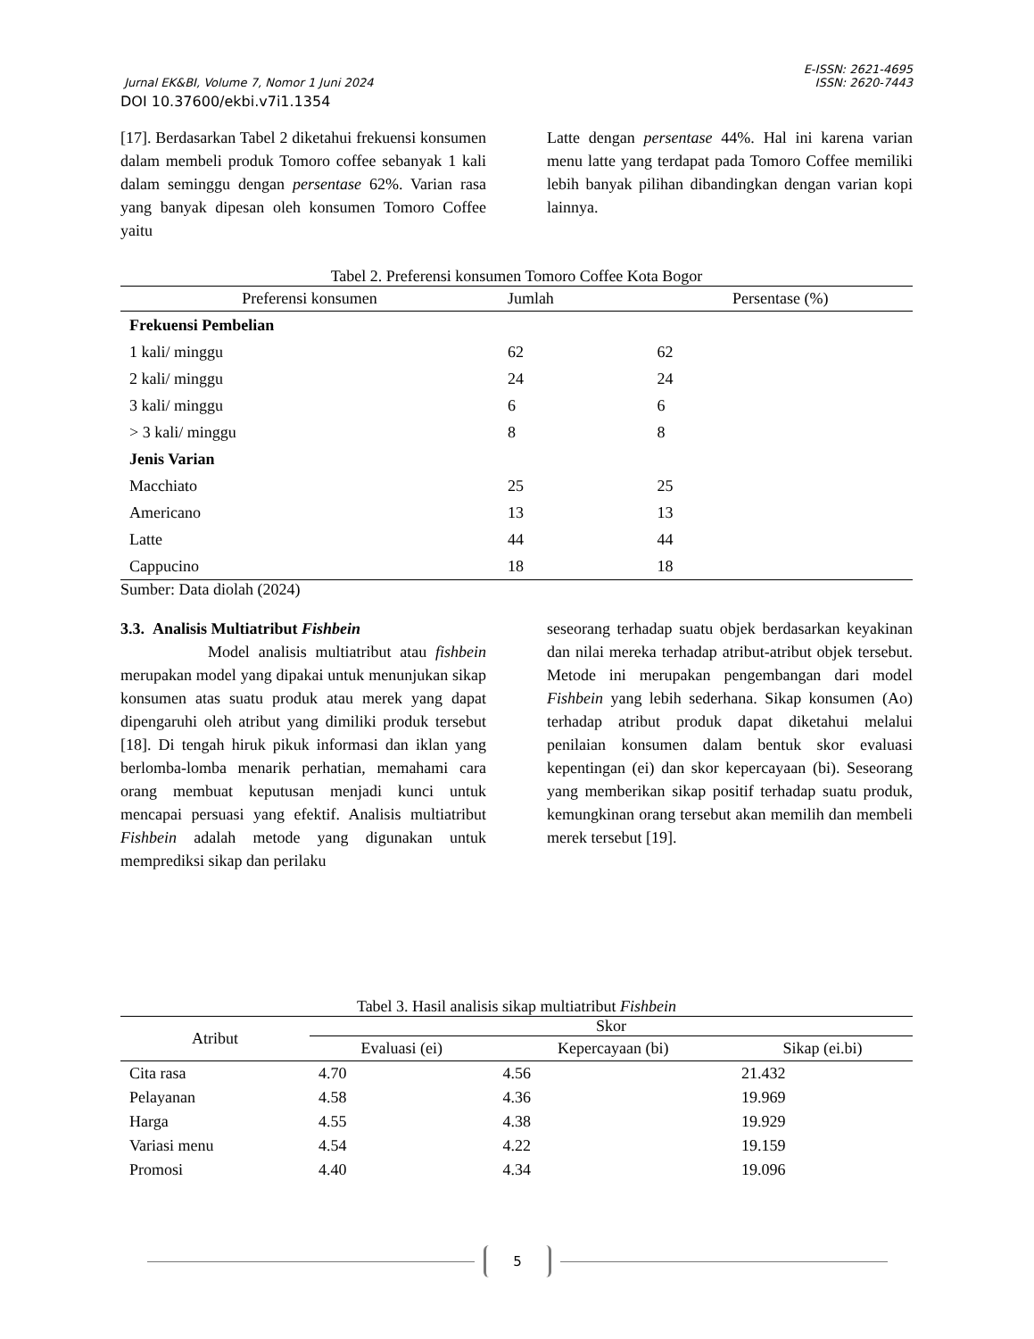E-ISSN: 2621-4695
Jurnal EK&BI, Volume 7, Nomor 1 Juni 2024 ISSN: 2620-7443
DOI 10.37600/ekbi.v7i1.1354
[17]. Berdasarkan Tabel 2 diketahui frekuensi konsumen dalam membeli produk Tomoro coffee sebanyak 1 kali dalam seminggu dengan persentase 62%. Varian rasa yang banyak dipesan oleh konsumen Tomoro Coffee yaitu
Latte dengan persentase 44%. Hal ini karena varian menu latte yang terdapat pada Tomoro Coffee memiliki lebih banyak pilihan dibandingkan dengan varian kopi lainnya.
Tabel 2. Preferensi konsumen Tomoro Coffee Kota Bogor
| Preferensi konsumen | Jumlah | Persentase (%) |
| --- | --- | --- |
| Frekuensi Pembelian | | |
| 1 kali/ minggu | 62 | 62 |
| 2 kali/ minggu | 24 | 24 |
| 3 kali/ minggu | 6 | 6 |
| > 3 kali/ minggu | 8 | 8 |
| Jenis Varian | | |
| Macchiato | 25 | 25 |
| Americano | 13 | 13 |
| Latte | 44 | 44 |
| Cappucino | 18 | 18 |
Sumber: Data diolah (2024)
3.3. Analisis Multiatribut Fishbein
Model analisis multiatribut atau fishbein merupakan model yang dipakai untuk menunjukan sikap konsumen atas suatu produk atau merek yang dapat dipengaruhi oleh atribut yang dimiliki produk tersebut [18]. Di tengah hiruk pikuk informasi dan iklan yang berlomba-lomba menarik perhatian, memahami cara orang membuat keputusan menjadi kunci untuk mencapai persuasi yang efektif. Analisis multiatribut Fishbein adalah metode yang digunakan untuk memprediksi sikap dan perilaku
seseorang terhadap suatu objek berdasarkan keyakinan dan nilai mereka terhadap atribut-atribut objek tersebut. Metode ini merupakan pengembangan dari model Fishbein yang lebih sederhana. Sikap konsumen (Ao) terhadap atribut produk dapat diketahui melalui penilaian konsumen dalam bentuk skor evaluasi kepentingan (ei) dan skor kepercayaan (bi). Seseorang yang memberikan sikap positif terhadap suatu produk, kemungkinan orang tersebut akan memilih dan membeli merek tersebut [19].
Tabel 3. Hasil analisis sikap multiatribut Fishbein
| Atribut | Skor | | |
| --- | --- | --- | --- |
| | Evaluasi (ei) | Kepercayaan (bi) | Sikap (ei.bi) |
| Cita rasa | 4.70 | 4.56 | 21.432 |
| Pelayanan | 4.58 | 4.36 | 19.969 |
| Harga | 4.55 | 4.38 | 19.929 |
| Variasi menu | 4.54 | 4.22 | 19.159 |
| Promosi | 4.40 | 4.34 | 19.096 |
5